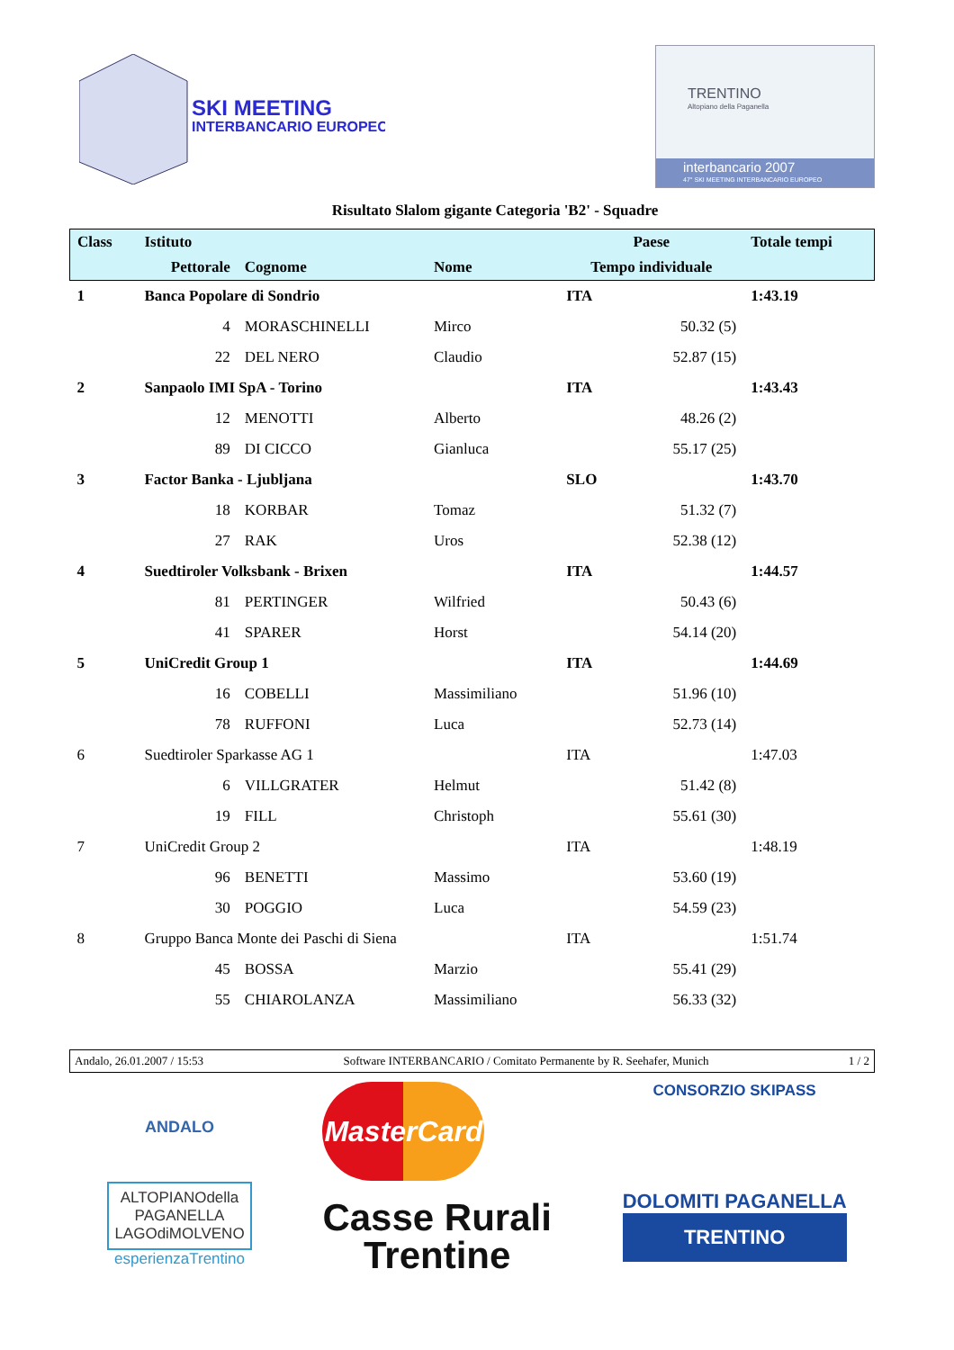SKI MEETING
INTERBANCARIO EUROPEO
TRENTINO
Altopiano della Paganella
interbancario 2007
47° SKI MEETING INTERBANCARIO EUROPEO
Risultato Slalom gigante Categoria 'B2' - Squadre
| Class | Istituto | | | Paese | Totale tempi |
| --- | --- | --- | --- | --- | --- |
| | Pettorale | Cognome | Nome | Tempo individuale | |
| 1 | Banca Popolare di Sondrio | | | ITA | 1:43.19 |
| | 4 | MORASCHINELLI | Mirco | 50.32 (5) | |
| | 22 | DEL NERO | Claudio | 52.87 (15) | |
| 2 | Sanpaolo IMI SpA - Torino | | | ITA | 1:43.43 |
| | 12 | MENOTTI | Alberto | 48.26 (2) | |
| | 89 | DI CICCO | Gianluca | 55.17 (25) | |
| 3 | Factor Banka - Ljubljana | | | SLO | 1:43.70 |
| | 18 | KORBAR | Tomaz | 51.32 (7) | |
| | 27 | RAK | Uros | 52.38 (12) | |
| 4 | Suedtiroler Volksbank - Brixen | | | ITA | 1:44.57 |
| | 81 | PERTINGER | Wilfried | 50.43 (6) | |
| | 41 | SPARER | Horst | 54.14 (20) | |
| 5 | UniCredit Group 1 | | | ITA | 1:44.69 |
| | 16 | COBELLI | Massimiliano | 51.96 (10) | |
| | 78 | RUFFONI | Luca | 52.73 (14) | |
| 6 | Suedtiroler Sparkasse AG 1 | | | ITA | 1:47.03 |
| | 6 | VILLGRATER | Helmut | 51.42 (8) | |
| | 19 | FILL | Christoph | 55.61 (30) | |
| 7 | UniCredit Group 2 | | | ITA | 1:48.19 |
| | 96 | BENETTI | Massimo | 53.60 (19) | |
| | 30 | POGGIO | Luca | 54.59 (23) | |
| 8 | Gruppo Banca Monte dei Paschi di Siena | | | ITA | 1:51.74 |
| | 45 | BOSSA | Marzio | 55.41 (29) | |
| | 55 | CHIAROLANZA | Massimiliano | 56.33 (32) | |
Andalo, 26.01.2007 / 15:53 Software INTERBANCARIO / Comitato Permanente by R. Seehafer, Munich 1 / 2
ANDALO
ALTOPIANOdella
PAGANELLA
LAGOdiMOLVENO
esperienzaTrentino
MasterCard
Casse Rurali
Trentine
CONSORZIO SKIPASS
DOLOMITI PAGANELLA
TRENTINO